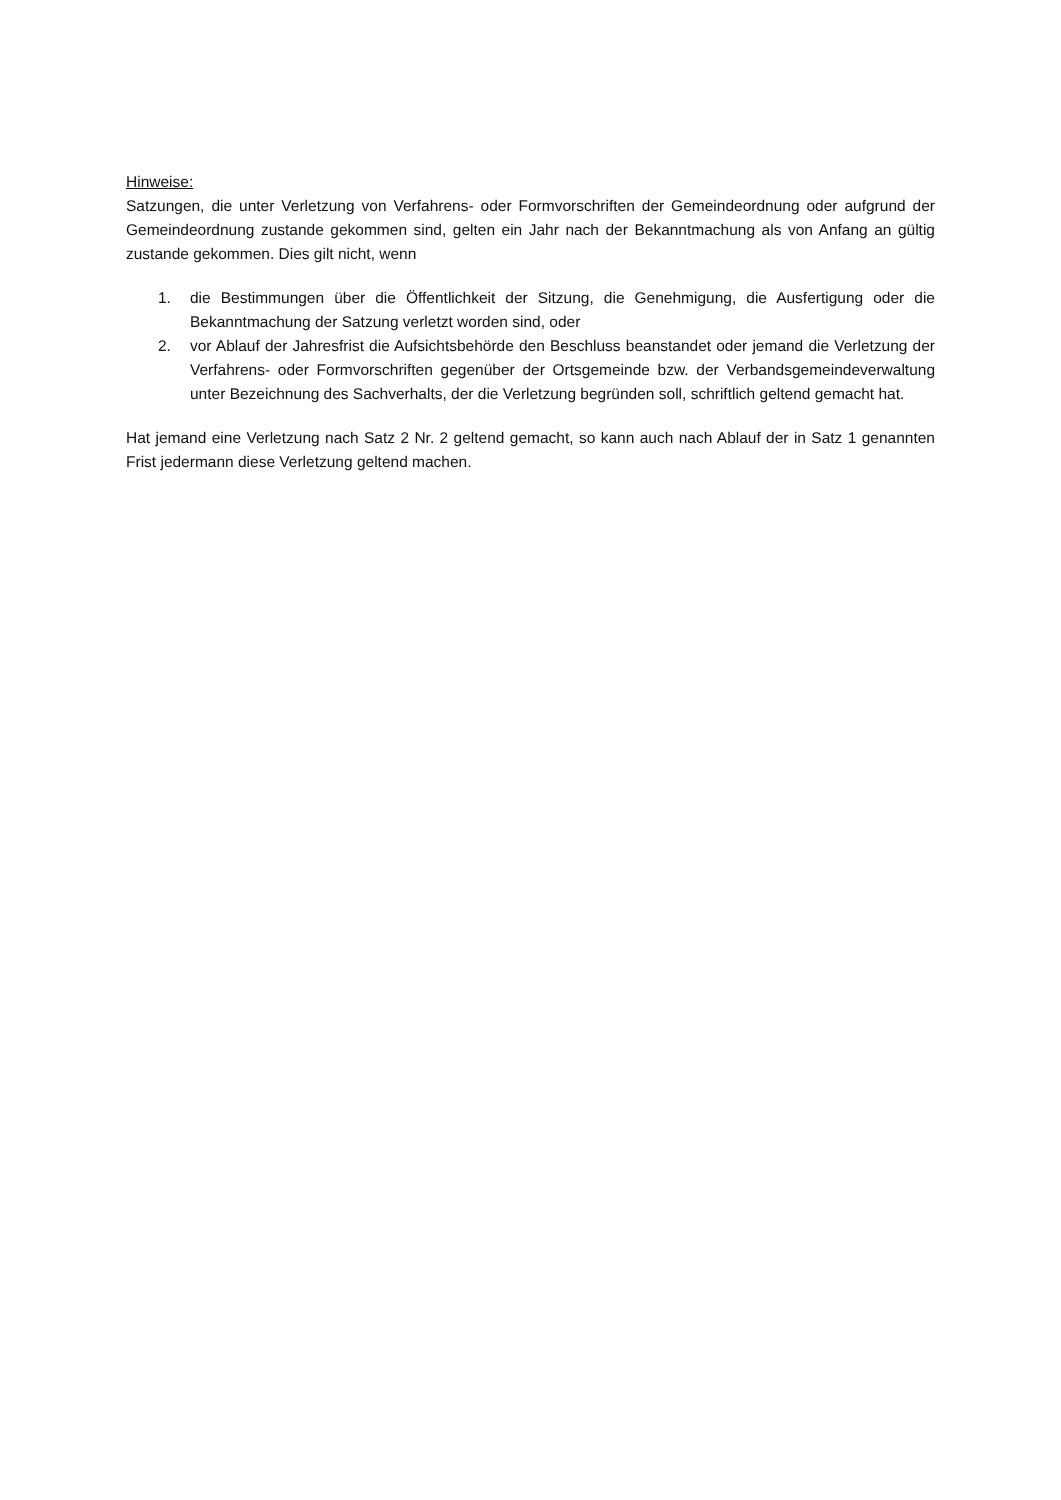Hinweise:
Satzungen, die unter Verletzung von Verfahrens- oder Formvorschriften der Gemeindeordnung oder aufgrund der Gemeindeordnung zustande gekommen sind, gelten ein Jahr nach der Bekanntmachung als von Anfang an gültig zustande gekommen. Dies gilt nicht, wenn
1. die Bestimmungen über die Öffentlichkeit der Sitzung, die Genehmigung, die Ausfertigung oder die Bekanntmachung der Satzung verletzt worden sind, oder
2. vor Ablauf der Jahresfrist die Aufsichtsbehörde den Beschluss beanstandet oder jemand die Verletzung der Verfahrens- oder Formvorschriften gegenüber der Ortsgemeinde bzw. der Verbandsgemeindeverwaltung unter Bezeichnung des Sachverhalts, der die Verletzung begründen soll, schriftlich geltend gemacht hat.
Hat jemand eine Verletzung nach Satz 2 Nr. 2 geltend gemacht, so kann auch nach Ablauf der in Satz 1 genannten Frist jedermann diese Verletzung geltend machen.